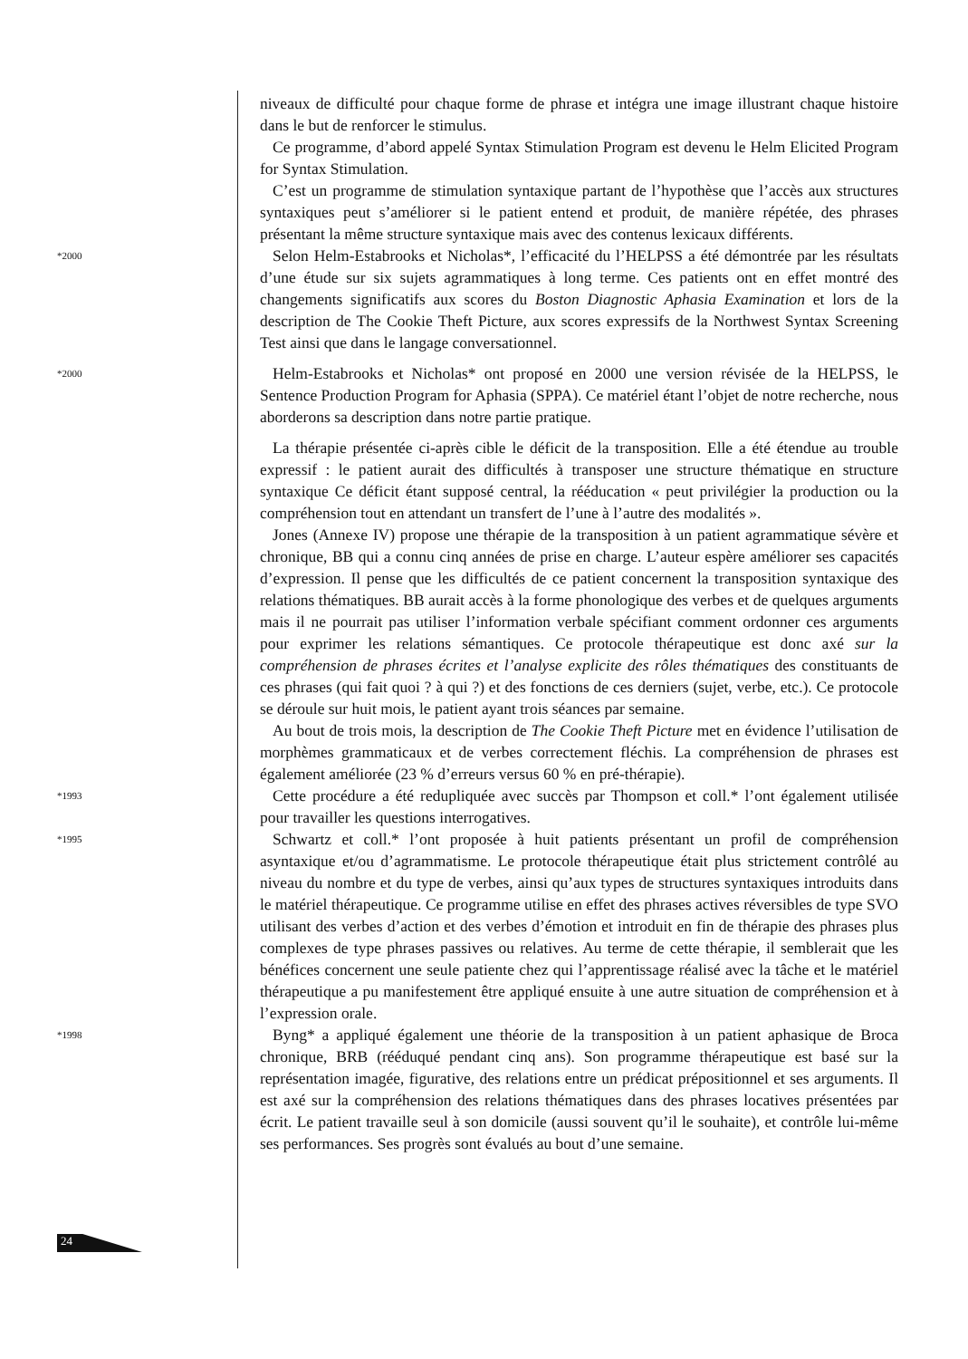niveaux de difficulté pour chaque forme de phrase et intégra une image illustrant chaque histoire dans le but de renforcer le stimulus.
Ce programme, d’abord appelé Syntax Stimulation Program est devenu le Helm Elicited Program for Syntax Stimulation.
C’est un programme de stimulation syntaxique partant de l’hypothèse que l’accès aux structures syntaxiques peut s’améliorer si le patient entend et produit, de manière répétée, des phrases présentant la même structure syntaxique mais avec des contenus lexicaux différents.
*2000
Selon Helm-Estabrooks et Nicholas*, l’efficacité du l’HELPSS a été démontrée par les résultats d’une étude sur six sujets agrammatiques à long terme. Ces patients ont en effet montré des changements significatifs aux scores du Boston Diagnostic Aphasia Examination et lors de la description de The Cookie Theft Picture, aux scores expressifs de la Northwest Syntax Screening Test ainsi que dans le langage conversationnel.
*2000
Helm-Estabrooks et Nicholas* ont proposé en 2000 une version révisée de la HELPSS, le Sentence Production Program for Aphasia (SPPA). Ce matériel étant l’objet de notre recherche, nous aborderons sa description dans notre partie pratique.
La thérapie présentée ci-après cible le déficit de la transposition. Elle a été étendue au trouble expressif : le patient aurait des difficultés à transposer une structure thématique en structure syntaxique Ce déficit étant supposé central, la rééducation « peut privilégier la production ou la compréhension tout en attendant un transfert de l’une à l’autre des modalités ».
Jones (Annexe IV) propose une thérapie de la transposition à un patient agrammatique sévère et chronique, BB qui a connu cinq années de prise en charge. L’auteur espère améliorer ses capacités d’expression. Il pense que les difficultés de ce patient concernent la transposition syntaxique des relations thématiques. BB aurait accès à la forme phonologique des verbes et de quelques arguments mais il ne pourrait pas utiliser l’information verbale spécifiant comment ordonner ces arguments pour exprimer les relations sémantiques. Ce protocole thérapeutique est donc axé sur la compréhension de phrases écrites et l’analyse explicite des rôles thématiques des constituants de ces phrases (qui fait quoi ? à qui ?) et des fonctions de ces derniers (sujet, verbe, etc.). Ce protocole se déroule sur huit mois, le patient ayant trois séances par semaine.
Au bout de trois mois, la description de The Cookie Theft Picture met en évidence l’utilisation de morphèmes grammaticaux et de verbes correctement fléchis. La compréhension de phrases est également améliorée (23 % d’erreurs versus 60 % en pré-thérapie).
*1993
Cette procédure a été redupliquée avec succès par Thompson et coll.* l’ont également utilisée pour travailler les questions interrogatives.
*1995
Schwartz et coll.* l’ont proposée à huit patients présentant un profil de compréhension asyntaxique et/ou d’agrammatisme. Le protocole thérapeutique était plus strictement contrôlé au niveau du nombre et du type de verbes, ainsi qu’aux types de structures syntaxiques introduits dans le matériel thérapeutique. Ce programme utilise en effet des phrases actives réversibles de type SVO utilisant des verbes d’action et des verbes d’émotion et introduit en fin de thérapie des phrases plus complexes de type phrases passives ou relatives. Au terme de cette thérapie, il semblerait que les bénéfices concernent une seule patiente chez qui l’apprentissage réalisé avec la tâche et le matériel thérapeutique a pu manifestement être appliqué ensuite à une autre situation de compréhension et à l’expression orale.
*1998
Byng* a appliqué également une théorie de la transposition à un patient aphasique de Broca chronique, BRB (rééduqué pendant cinq ans). Son programme thérapeutique est basé sur la représentation imagée, figurative, des relations entre un prédicat prépositionnel et ses arguments. Il est axé sur la compréhension des relations thématiques dans des phrases locatives présentées par écrit. Le patient travaille seul à son domicile (aussi souvent qu’il le souhaite), et contrôle lui-même ses performances. Ses progrès sont évalués au bout d’une semaine.
24